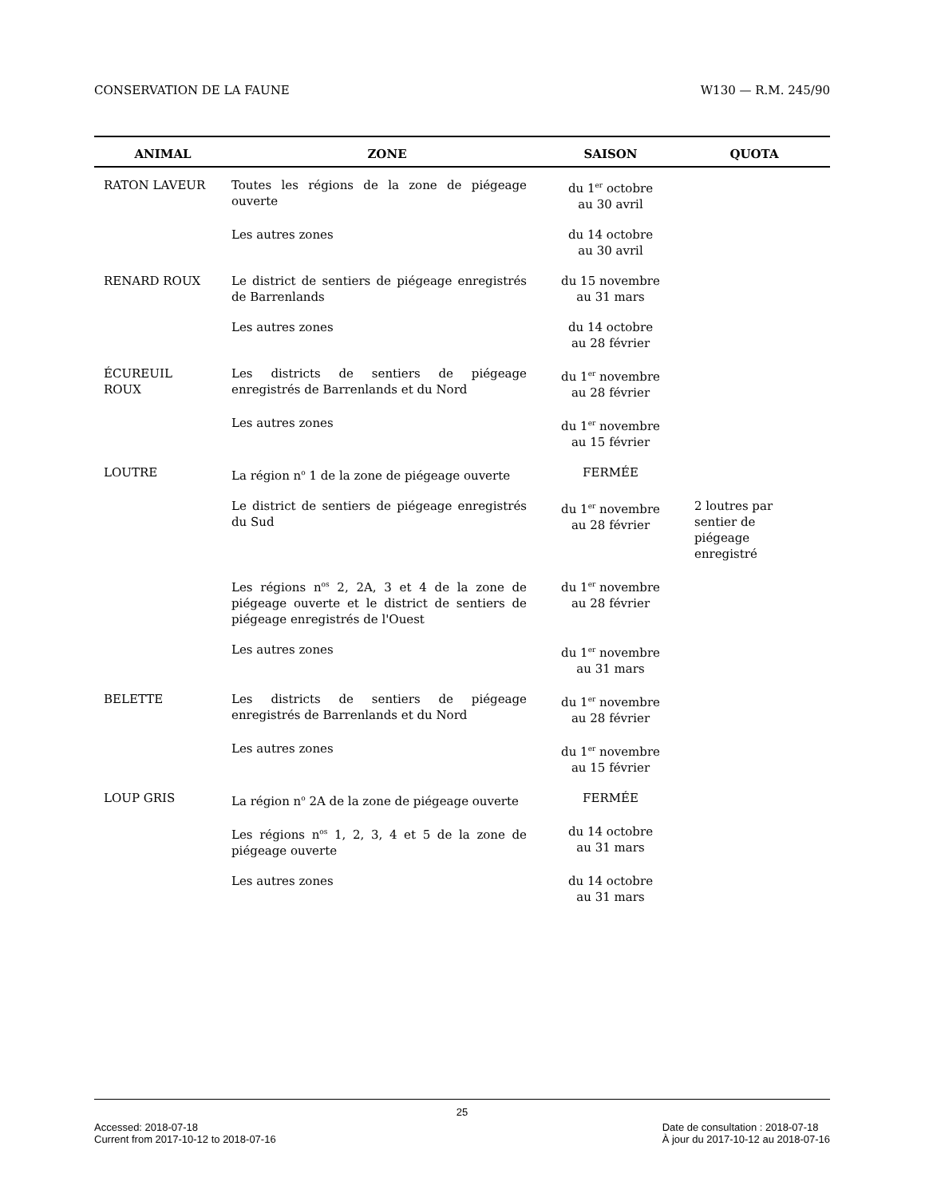CONSERVATION DE LA FAUNE W130 — R.M. 245/90
| ANIMAL | ZONE | SAISON | QUOTA |
| --- | --- | --- | --- |
| RATON LAVEUR | Toutes les régions de la zone de piégeage ouverte | du 1<sup>er</sup> octobre au 30 avril | |
| | Les autres zones | du 14 octobre au 30 avril | |
| RENARD ROUX | Le district de sentiers de piégeage enregistrés de Barrenlands | du 15 novembre au 31 mars | |
| | Les autres zones | du 14 octobre au 28 février | |
| ÉCUREUIL ROUX | Les districts de sentiers de piégeage enregistrés de Barrenlands et du Nord | du 1<sup>er</sup> novembre au 28 février | |
| | Les autres zones | du 1<sup>er</sup> novembre au 15 février | |
| LOUTRE | La région n<sup>o</sup> 1 de la zone de piégeage ouverte | FERMÉE | |
| | Le district de sentiers de piégeage enregistrés du Sud | du 1<sup>er</sup> novembre au 28 février | 2 loutres par sentier de piégeage enregistré |
| | Les régions n<sup>os</sup> 2, 2A, 3 et 4 de la zone de piégeage ouverte et le district de sentiers de piégeage enregistrés de l'Ouest | du 1<sup>er</sup> novembre au 28 février | |
| | Les autres zones | du 1<sup>er</sup> novembre au 31 mars | |
| BELETTE | Les districts de sentiers de piégeage enregistrés de Barrenlands et du Nord | du 1<sup>er</sup> novembre au 28 février | |
| | Les autres zones | du 1<sup>er</sup> novembre au 15 février | |
| LOUP GRIS | La région n<sup>o</sup> 2A de la zone de piégeage ouverte | FERMÉE | |
| | Les régions n<sup>os</sup> 1, 2, 3, 4 et 5 de la zone de piégeage ouverte | du 14 octobre au 31 mars | |
| | Les autres zones | du 14 octobre au 31 mars | |
25
Accessed: 2018-07-18
Current from 2017-10-12 to 2018-07-16 Date de consultation : 2018-07-18
À jour du 2017-10-12 au 2018-07-16